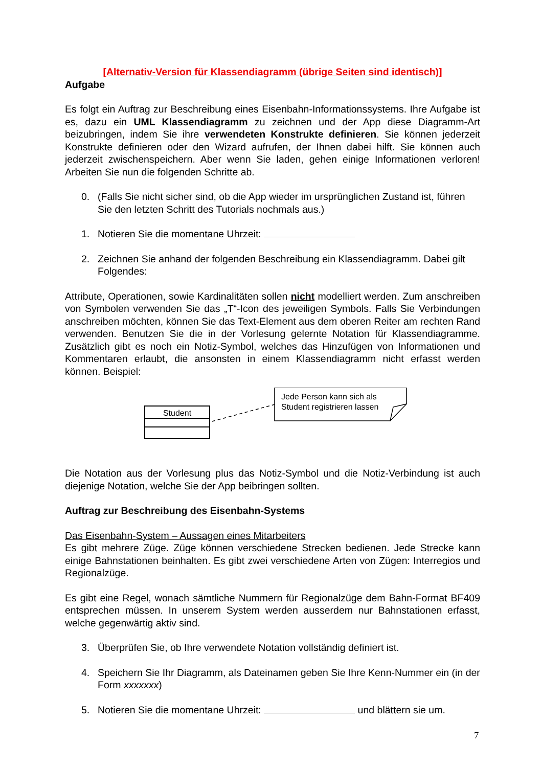[Alternativ-Version für Klassendiagramm (übrige Seiten sind identisch)]
Aufgabe
Es folgt ein Auftrag zur Beschreibung eines Eisenbahn-Informationssystems. Ihre Aufgabe ist es, dazu ein UML Klassendiagramm zu zeichnen und der App diese Diagramm-Art beizubringen, indem Sie ihre verwendeten Konstrukte definieren. Sie können jederzeit Konstrukte definieren oder den Wizard aufrufen, der Ihnen dabei hilft. Sie können auch jederzeit zwischenspeichern. Aber wenn Sie laden, gehen einige Informationen verloren! Arbeiten Sie nun die folgenden Schritte ab.
0. (Falls Sie nicht sicher sind, ob die App wieder im ursprünglichen Zustand ist, führen Sie den letzten Schritt des Tutorials nochmals aus.)
1. Notieren Sie die momentane Uhrzeit:
2. Zeichnen Sie anhand der folgenden Beschreibung ein Klassendiagramm. Dabei gilt Folgendes:
Attribute, Operationen, sowie Kardinalitäten sollen nicht modelliert werden. Zum anschreiben von Symbolen verwenden Sie das „T“-Icon des jeweiligen Symbols. Falls Sie Verbindungen anschreiben möchten, können Sie das Text-Element aus dem oberen Reiter am rechten Rand verwenden. Benutzen Sie die in der Vorlesung gelernte Notation für Klassendiagramme. Zusätzlich gibt es noch ein Notiz-Symbol, welches das Hinzufügen von Informationen und Kommentaren erlaubt, die ansonsten in einem Klassendiagramm nicht erfasst werden können. Beispiel:
Student
Jede Person kann sich als
Student registrieren lassen
Die Notation aus der Vorlesung plus das Notiz-Symbol und die Notiz-Verbindung ist auch diejenige Notation, welche Sie der App beibringen sollten.
Auftrag zur Beschreibung des Eisenbahn-Systems
Das Eisenbahn-System – Aussagen eines Mitarbeiters
Es gibt mehrere Züge. Züge können verschiedene Strecken bedienen. Jede Strecke kann einige Bahnstationen beinhalten. Es gibt zwei verschiedene Arten von Zügen: Interregios und Regionalzüge.
Es gibt eine Regel, wonach sämtliche Nummern für Regionalzüge dem Bahn-Format BF409 entsprechen müssen. In unserem System werden ausserdem nur Bahnstationen erfasst, welche gegenwärtig aktiv sind.
3. Überprüfen Sie, ob Ihre verwendete Notation vollständig definiert ist.
4. Speichern Sie Ihr Diagramm, als Dateinamen geben Sie Ihre Kenn-Nummer ein (in der Form xxxxxxx)
5. Notieren Sie die momentane Uhrzeit: und blättern sie um.
7